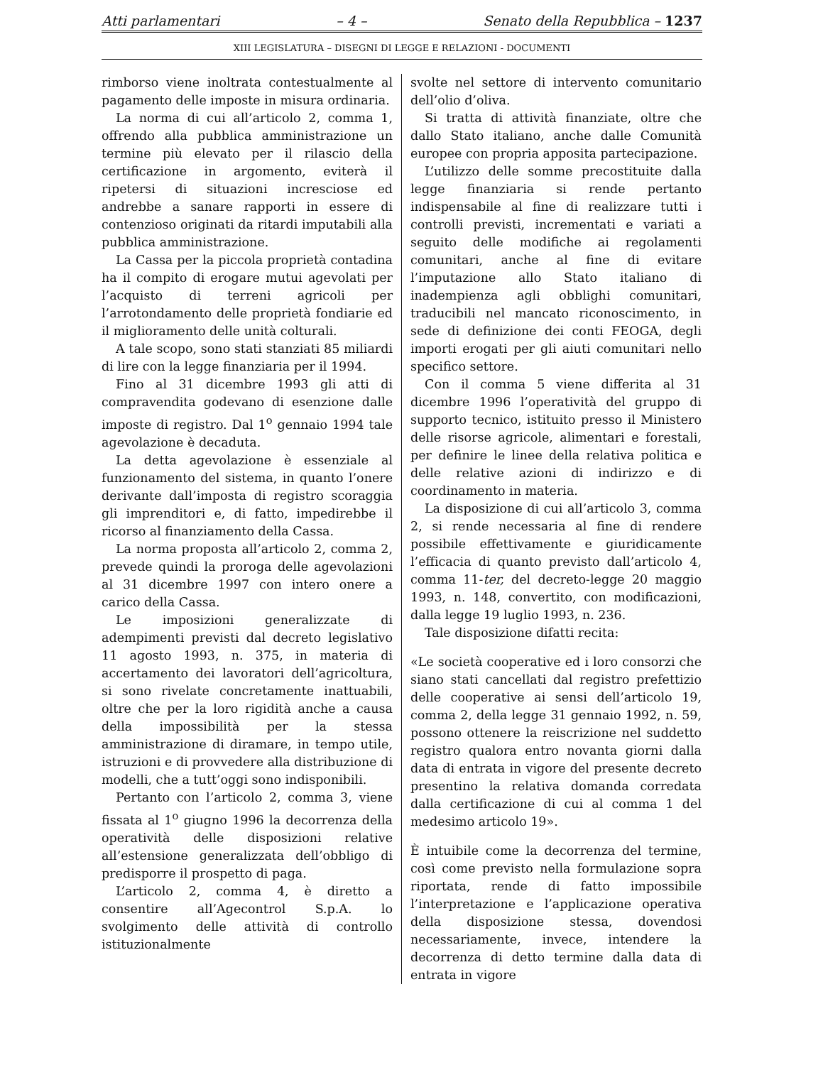Atti parlamentari – 4 – Senato della Repubblica – 1237
XIII LEGISLATURA – DISEGNI DI LEGGE E RELAZIONI - DOCUMENTI
rimborso viene inoltrata contestualmente al pagamento delle imposte in misura ordinaria.
La norma di cui all’articolo 2, comma 1, offrendo alla pubblica amministrazione un termine più elevato per il rilascio della certificazione in argomento, eviterà il ripetersi di situazioni incresciose ed andrebbe a sanare rapporti in essere di contenzioso originati da ritardi imputabili alla pubblica amministrazione.
La Cassa per la piccola proprietà contadina ha il compito di erogare mutui agevolati per l’acquisto di terreni agricoli per l’arrotondamento delle proprietà fondiarie ed il miglioramento delle unità colturali.
A tale scopo, sono stati stanziati 85 miliardi di lire con la legge finanziaria per il 1994.
Fino al 31 dicembre 1993 gli atti di compravendita godevano di esenzione dalle imposte di registro. Dal 1<sup>o</sup> gennaio 1994 tale agevolazione è decaduta.
La detta agevolazione è essenziale al funzionamento del sistema, in quanto l’onere derivante dall’imposta di registro scoraggia gli imprenditori e, di fatto, impedirebbe il ricorso al finanziamento della Cassa.
La norma proposta all’articolo 2, comma 2, prevede quindi la proroga delle agevolazioni al 31 dicembre 1997 con intero onere a carico della Cassa.
Le imposizioni generalizzate di adempimenti previsti dal decreto legislativo 11 agosto 1993, n. 375, in materia di accertamento dei lavoratori dell’agricoltura, si sono rivelate concretamente inattuabili, oltre che per la loro rigidità anche a causa della impossibilità per la stessa amministrazione di diramare, in tempo utile, istruzioni e di provvedere alla distribuzione di modelli, che a tutt’oggi sono indisponibili.
Pertanto con l’articolo 2, comma 3, viene fissata al 1<sup>o</sup> giugno 1996 la decorrenza della operatività delle disposizioni relative all’estensione generalizzata dell’obbligo di predisporre il prospetto di paga.
L’articolo 2, comma 4, è diretto a consentire all’Agecontrol S.p.A. lo svolgimento delle attività di controllo istituzionalmente
svolte nel settore di intervento comunitario dell’olio d’oliva.
Si tratta di attività finanziate, oltre che dallo Stato italiano, anche dalle Comunità europee con propria apposita partecipazione.
L’utilizzo delle somme precostituite dalla legge finanziaria si rende pertanto indispensabile al fine di realizzare tutti i controlli previsti, incrementati e variati a seguito delle modifiche ai regolamenti comunitari, anche al fine di evitare l’imputazione allo Stato italiano di inadempienza agli obblighi comunitari, traducibili nel mancato riconoscimento, in sede di definizione dei conti FEOGA, degli importi erogati per gli aiuti comunitari nello specifico settore.
Con il comma 5 viene differita al 31 dicembre 1996 l’operatività del gruppo di supporto tecnico, istituito presso il Ministero delle risorse agricole, alimentari e forestali, per definire le linee della relativa politica e delle relative azioni di indirizzo e di coordinamento in materia.
La disposizione di cui all’articolo 3, comma 2, si rende necessaria al fine di rendere possibile effettivamente e giuridicamente l’efficacia di quanto previsto dall’articolo 4, comma 11-ter, del decreto-legge 20 maggio 1993, n. 148, convertito, con modificazioni, dalla legge 19 luglio 1993, n. 236.
Tale disposizione difatti recita:
«Le società cooperative ed i loro consorzi che siano stati cancellati dal registro prefettizio delle cooperative ai sensi dell’articolo 19, comma 2, della legge 31 gennaio 1992, n. 59, possono ottenere la reiscrizione nel suddetto registro qualora entro novanta giorni dalla data di entrata in vigore del presente decreto presentino la relativa domanda corredata dalla certificazione di cui al comma 1 del medesimo articolo 19».
È intuibile come la decorrenza del termine, così come previsto nella formulazione sopra riportata, rende di fatto impossibile l’interpretazione e l’applicazione operativa della disposizione stessa, dovendosi necessariamente, invece, intendere la decorrenza di detto termine dalla data di entrata in vigore